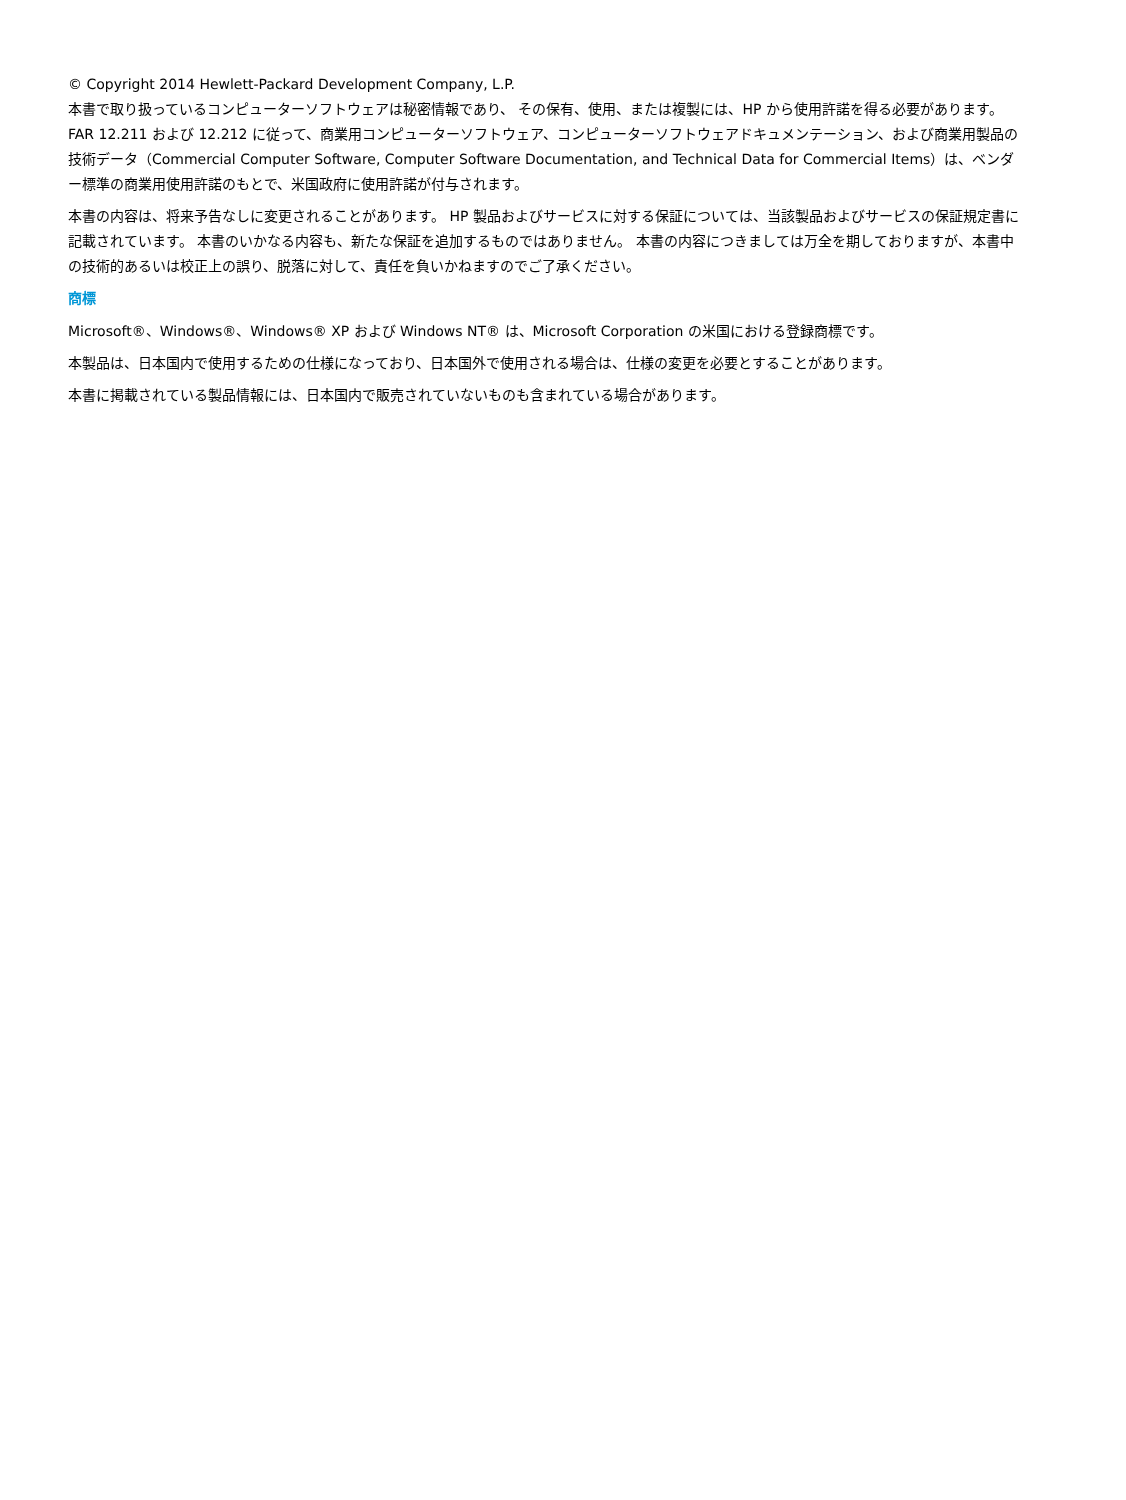© Copyright 2014 Hewlett-Packard Development Company, L.P.
本書で取り扱っているコンピューターソフトウェアは秘密情報であり、 その保有、使用、または複製には、HP から使用許諾を得る必要があります。 FAR 12.211 および 12.212 に従って、商業用コンピューターソフトウェア、コンピューターソフトウェアドキュメンテーション、および商業用製品の技術データ（Commercial Computer Software, Computer Software Documentation, and Technical Data for Commercial Items）は、ベンダー標準の商業用使用許諾のもとで、米国政府に使用許諾が付与されます。
本書の内容は、将来予告なしに変更されることがあります。 HP 製品およびサービスに対する保証については、当該製品およびサービスの保証規定書に記載されています。 本書のいかなる内容も、新たな保証を追加するものではありません。 本書の内容につきましては万全を期しておりますが、本書中の技術的あるいは校正上の誤り、脱落に対して、責任を負いかねますのでご了承ください。
商標
Microsoft®、Windows®、Windows® XP および Windows NT® は、Microsoft Corporation の米国における登録商標です。
本製品は、日本国内で使用するための仕様になっており、日本国外で使用される場合は、仕様の変更を必要とすることがあります。
本書に掲載されている製品情報には、日本国内で販売されていないものも含まれている場合があります。